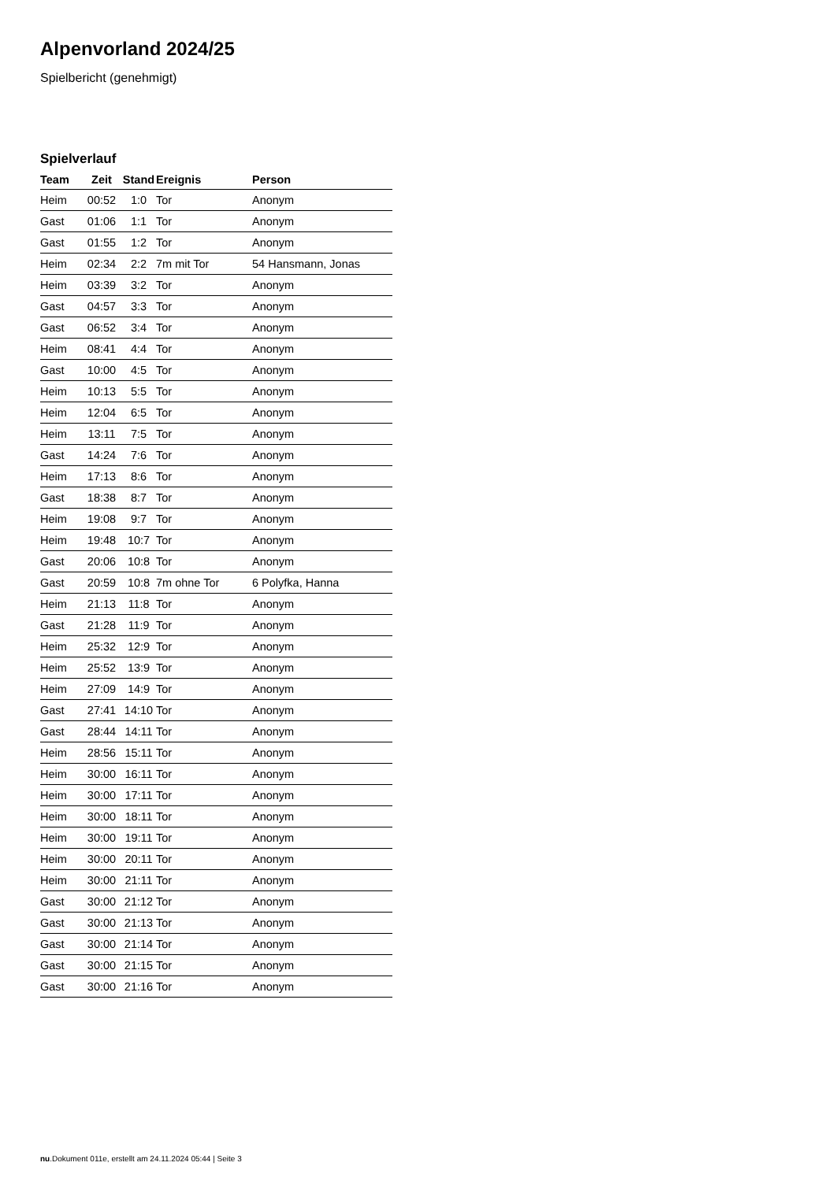Alpenvorland 2024/25
Spielbericht (genehmigt)
Spielverlauf
| Team | Zeit | Stand | Ereignis | Person |
| --- | --- | --- | --- | --- |
| Heim | 00:52 | 1:0 | Tor | Anonym |
| Gast | 01:06 | 1:1 | Tor | Anonym |
| Gast | 01:55 | 1:2 | Tor | Anonym |
| Heim | 02:34 | 2:2 | 7m mit Tor | 54 Hansmann, Jonas |
| Heim | 03:39 | 3:2 | Tor | Anonym |
| Gast | 04:57 | 3:3 | Tor | Anonym |
| Gast | 06:52 | 3:4 | Tor | Anonym |
| Heim | 08:41 | 4:4 | Tor | Anonym |
| Gast | 10:00 | 4:5 | Tor | Anonym |
| Heim | 10:13 | 5:5 | Tor | Anonym |
| Heim | 12:04 | 6:5 | Tor | Anonym |
| Heim | 13:11 | 7:5 | Tor | Anonym |
| Gast | 14:24 | 7:6 | Tor | Anonym |
| Heim | 17:13 | 8:6 | Tor | Anonym |
| Gast | 18:38 | 8:7 | Tor | Anonym |
| Heim | 19:08 | 9:7 | Tor | Anonym |
| Heim | 19:48 | 10:7 | Tor | Anonym |
| Gast | 20:06 | 10:8 | Tor | Anonym |
| Gast | 20:59 | 10:8 | 7m ohne Tor | 6 Polyfka, Hanna |
| Heim | 21:13 | 11:8 | Tor | Anonym |
| Gast | 21:28 | 11:9 | Tor | Anonym |
| Heim | 25:32 | 12:9 | Tor | Anonym |
| Heim | 25:52 | 13:9 | Tor | Anonym |
| Heim | 27:09 | 14:9 | Tor | Anonym |
| Gast | 27:41 | 14:10 | Tor | Anonym |
| Gast | 28:44 | 14:11 | Tor | Anonym |
| Heim | 28:56 | 15:11 | Tor | Anonym |
| Heim | 30:00 | 16:11 | Tor | Anonym |
| Heim | 30:00 | 17:11 | Tor | Anonym |
| Heim | 30:00 | 18:11 | Tor | Anonym |
| Heim | 30:00 | 19:11 | Tor | Anonym |
| Heim | 30:00 | 20:11 | Tor | Anonym |
| Heim | 30:00 | 21:11 | Tor | Anonym |
| Gast | 30:00 | 21:12 | Tor | Anonym |
| Gast | 30:00 | 21:13 | Tor | Anonym |
| Gast | 30:00 | 21:14 | Tor | Anonym |
| Gast | 30:00 | 21:15 | Tor | Anonym |
| Gast | 30:00 | 21:16 | Tor | Anonym |
nu.Dokument 011e, erstellt am 24.11.2024 05:44 | Seite 3